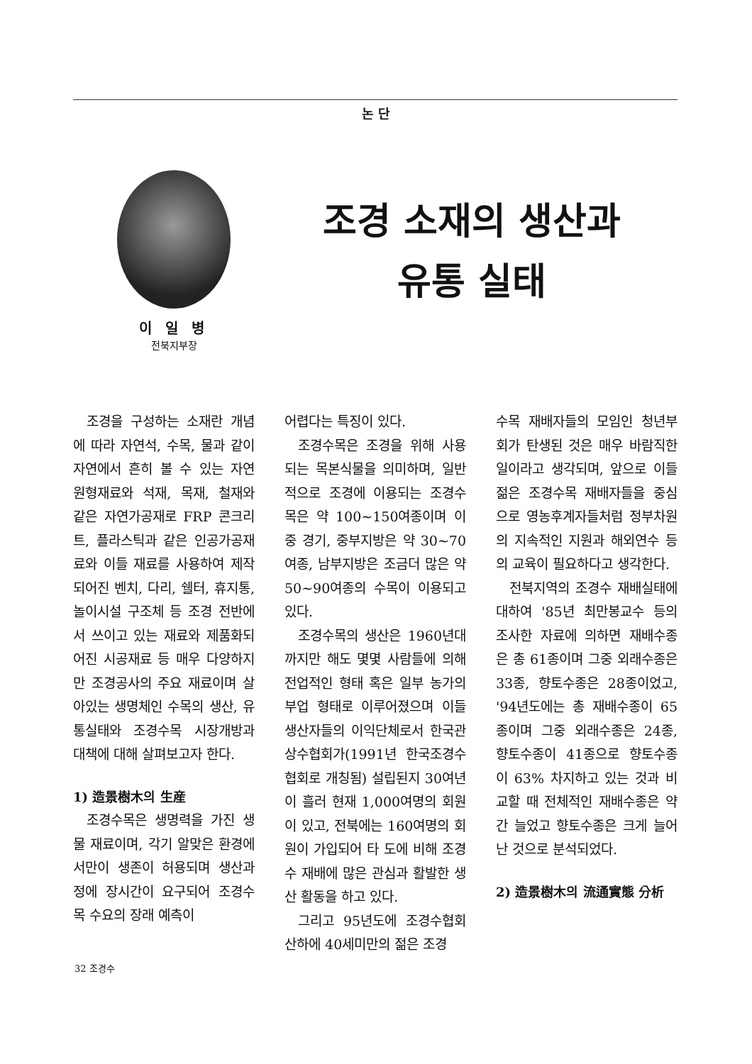논 단
이 일 병
전북지부장
조경 소재의 생산과
유통 실태
조경을 구성하는 소재란 개념에 따라 자연석, 수목, 물과 같이 자연에서 흔히 볼 수 있는 자연 원형재료와 석재, 목재, 철재와 같은 자연가공재로 FRP 콘크리트, 플라스틱과 같은 인공가공재료와 이들 재료를 사용하여 제작되어진 벤치, 다리, 쉘터, 휴지통, 놀이시설 구조체 등 조경 전반에서 쓰이고 있는 재료와 제품화되어진 시공재료 등 매우 다양하지만 조경공사의 주요 재료이며 살아있는 생명체인 수목의 생산, 유통실태와 조경수목 시장개방과 대책에 대해 살펴보고자 한다.
1) 造景樹木의 生産
조경수목은 생명력을 가진 생물 재료이며, 각기 알맞은 환경에서만이 생존이 허용되며 생산과정에 장시간이 요구되어 조경수목 수요의 장래 예측이
어렵다는 특징이 있다.
조경수목은 조경을 위해 사용되는 목본식물을 의미하며, 일반적으로 조경에 이용되는 조경수목은 약 100~150여종이며 이중 경기, 중부지방은 약 30~70여종, 남부지방은 조금더 많은 약 50~90여종의 수목이 이용되고 있다.
조경수목의 생산은 1960년대까지만 해도 몇몇 사람들에 의해 전업적인 형태 혹은 일부 농가의 부업 형태로 이루어졌으며 이들 생산자들의 이익단체로서 한국관상수협회가(1991년 한국조경수협회로 개칭됨) 설립된지 30여년이 흘러 현재 1,000여명의 회원이 있고, 전북에는 160여명의 회원이 가입되어 타 도에 비해 조경수 재배에 많은 관심과 활발한 생산 활동을 하고 있다.
그리고 95년도에 조경수협회 산하에 40세미만의 젊은 조경
수목 재배자들의 모임인 청년부회가 탄생된 것은 매우 바람직한 일이라고 생각되며, 앞으로 이들 젊은 조경수목 재배자들을 중심으로 영농후계자들처럼 정부차원의 지속적인 지원과 해외연수 등의 교육이 필요하다고 생각한다.
전북지역의 조경수 재배실태에 대하여 '85년 최만봉교수 등의 조사한 자료에 의하면 재배수종은 총 61종이며 그중 외래수종은 33종, 향토수종은 28종이었고, '94년도에는 총 재배수종이 65종이며 그중 외래수종은 24종, 향토수종이 41종으로 향토수종이 63% 차지하고 있는 것과 비교할 때 전체적인 재배수종은 약간 늘었고 향토수종은 크게 늘어난 것으로 분석되었다.
2) 造景樹木의 流通實態 分析
32 조경수